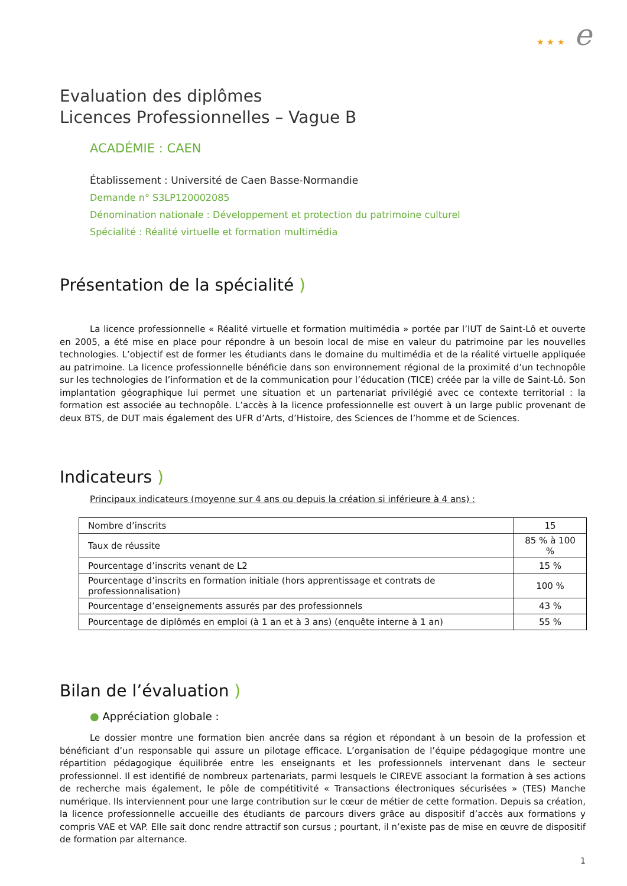★ ★ ★ e
Evaluation des diplômes
Licences Professionnelles – Vague B
ACADÉMIE : CAEN
Établissement : Université de Caen Basse-Normandie
Demande n° S3LP120002085
Dénomination nationale : Développement et protection du patrimoine culturel
Spécialité : Réalité virtuelle et formation multimédia
Présentation de la spécialité )
La licence professionnelle « Réalité virtuelle et formation multimédia » portée par l’IUT de Saint-Lô et ouverte en 2005, a été mise en place pour répondre à un besoin local de mise en valeur du patrimoine par les nouvelles technologies. L’objectif est de former les étudiants dans le domaine du multimédia et de la réalité virtuelle appliquée au patrimoine. La licence professionnelle bénéficie dans son environnement régional de la proximité d’un technopôle sur les technologies de l’information et de la communication pour l’éducation (TICE) créée par la ville de Saint-Lô. Son implantation géographique lui permet une situation et un partenariat privilégié avec ce contexte territorial : la formation est associée au technopôle. L’accès à la licence professionnelle est ouvert à un large public provenant de deux BTS, de DUT mais également des UFR d’Arts, d’Histoire, des Sciences de l’homme et de Sciences.
Indicateurs )
Principaux indicateurs (moyenne sur 4 ans ou depuis la création si inférieure à 4 ans) :
| Nombre d’inscrits | 15 |
| Taux de réussite | 85 % à 100 % |
| Pourcentage d’inscrits venant de L2 | 15 % |
| Pourcentage d’inscrits en formation initiale (hors apprentissage et contrats de professionnalisation) | 100 % |
| Pourcentage d’enseignements assurés par des professionnels | 43 % |
| Pourcentage de diplômés en emploi (à 1 an et à 3 ans) (enquête interne à 1 an) | 55 % |
Bilan de l’évaluation )
● Appréciation globale :
Le dossier montre une formation bien ancrée dans sa région et répondant à un besoin de la profession et bénéficiant d’un responsable qui assure un pilotage efficace. L’organisation de l’équipe pédagogique montre une répartition pédagogique équilibrée entre les enseignants et les professionnels intervenant dans le secteur professionnel. Il est identifié de nombreux partenariats, parmi lesquels le CIREVE associant la formation à ses actions de recherche mais également, le pôle de compétitivité « Transactions électroniques sécurisées » (TES) Manche numérique. Ils interviennent pour une large contribution sur le cœur de métier de cette formation. Depuis sa création, la licence professionnelle accueille des étudiants de parcours divers grâce au dispositif d’accès aux formations y compris VAE et VAP. Elle sait donc rendre attractif son cursus ; pourtant, il n’existe pas de mise en œuvre de dispositif de formation par alternance.
1